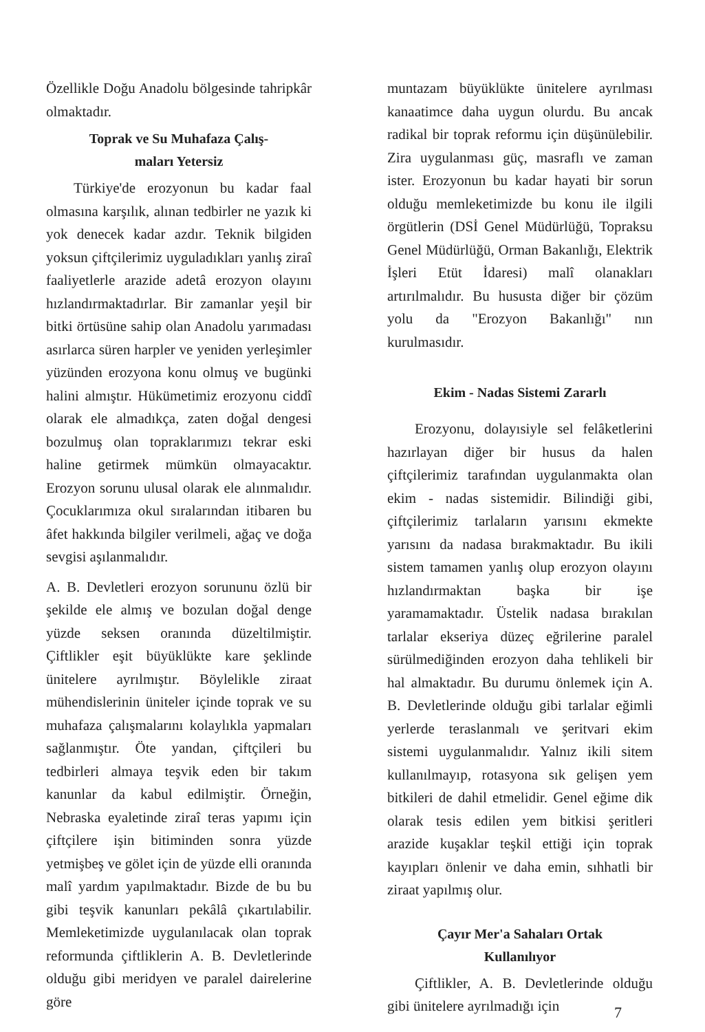Özellikle Doğu Anadolu bölgesinde tahripkâr olmaktadır.
Toprak ve Su Muhafaza Çalış-
maları Yetersiz
Türkiye'de erozyonun bu kadar faal olmasına karşılık, alınan tedbirler ne yazık ki yok denecek kadar azdır. Teknik bilgiden yoksun çiftçilerimiz uyguladıkları yanlış ziraî faaliyetlerle arazide adetâ erozyon olayını hızlandırmaktadırlar. Bir zamanlar yeşil bir bitki örtüsüne sahip olan Anadolu yarımadası asırlarca süren harpler ve yeniden yerleşimler yüzünden erozyona konu olmuş ve bugünki halini almıştır. Hükümetimiz erozyonu ciddî olarak ele almadıkça, zaten doğal dengesi bozulmuş olan topraklarımızı tekrar eski haline getirmek mümkün olmayacaktır. Erozyon sorunu ulusal olarak ele alınmalıdır. Çocuklarımıza okul sıralarından itibaren bu âfet hakkında bilgiler verilmeli, ağaç ve doğa sevgisi aşılanmalıdır.
A. B. Devletleri erozyon sorununu özlü bir şekilde ele almış ve bozulan doğal denge yüzde seksen oranında düzeltilmiştir. Çiftlikler eşit büyüklükte kare şeklinde ünitelere ayrılmıştır. Böylelikle ziraat mühendislerinin üniteler içinde toprak ve su muhafaza çalışmalarını kolaylıkla yapmaları sağlanmıştır. Öte yandan, çiftçileri bu tedbirleri almaya teşvik eden bir takım kanunlar da kabul edilmiştir. Örneğin, Nebraska eyaletinde ziraî teras yapımı için çiftçilere işin bitiminden sonra yüzde yetmişbeş ve gölet için de yüzde elli oranında malî yardım yapılmaktadır. Bizde de bu bu gibi teşvik kanunları pekâlâ çıkartılabilir. Memleketimizde uygulanılacak olan toprak reformunda çiftliklerin A. B. Devletlerinde olduğu gibi meridyen ve paralel dairelerine göre
muntazam büyüklükte ünitelere ayrılması kanaatimce daha uygun olurdu. Bu ancak radikal bir toprak reformu için düşünülebilir. Zira uygulanması güç, masraflı ve zaman ister. Erozyonun bu kadar hayati bir sorun olduğu memleketimizde bu konu ile ilgili örgütlerin (DSİ Genel Müdürlüğü, Topraksu Genel Müdürlüğü, Orman Bakanlığı, Elektrik İşleri Etüt İdaresi) malî olanakları artırılmalıdır. Bu hususta diğer bir çözüm yolu da "Erozyon Bakanlığı" nın kurulmasıdır.
Ekim - Nadas Sistemi Zararlı
Erozyonu, dolayısiyle sel felâketlerini hazırlayan diğer bir husus da halen çiftçilerimiz tarafından uygulanmakta olan ekim - nadas sistemidir. Bilindiği gibi, çiftçilerimiz tarlaların yarısını ekmekte yarısını da nadasa bırakmaktadır. Bu ikili sistem tamamen yanlış olup erozyon olayını hızlandırmaktan başka bir işe yaramamaktadır. Üstelik nadasa bırakılan tarlalar ekseriya düzeç eğrilerine paralel sürülmediğinden erozyon daha tehlikeli bir hal almaktadır. Bu durumu önlemek için A. B. Devletlerinde olduğu gibi tarlalar eğimli yerlerde teraslanmalı ve şeritvari ekim sistemi uygulanmalıdır. Yalnız ikili sitem kullanılmayıp, rotasyona sık gelişen yem bitkileri de dahil etmelidir. Genel eğime dik olarak tesis edilen yem bitkisi şeritleri arazide kuşaklar teşkil ettiği için toprak kayıpları önlenir ve daha emin, sıhhatli bir ziraat yapılmış olur.
Çayır Mer'a Sahaları Ortak
Kullanılıyor
Çiftlikler, A. B. Devletlerinde olduğu gibi ünitelere ayrılmadığı için
7